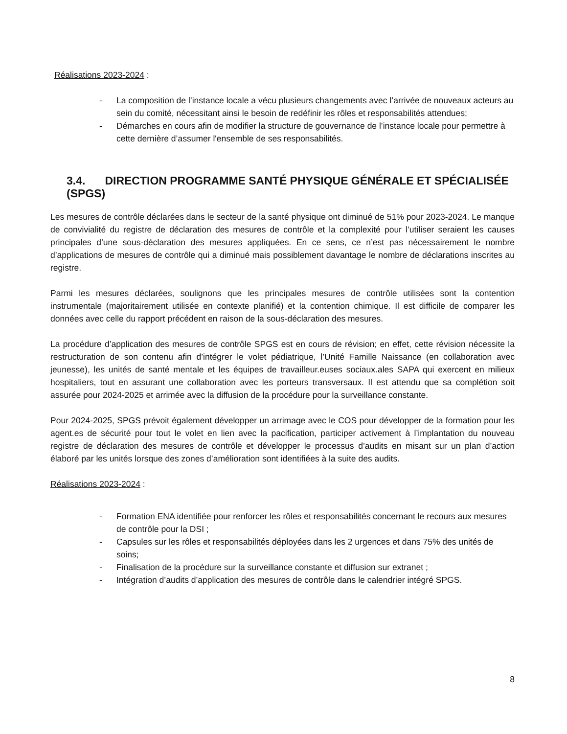Réalisations 2023-2024 :
- La composition de l’instance locale a vécu plusieurs changements avec l’arrivée de nouveaux acteurs au sein du comité, nécessitant ainsi le besoin de redéfinir les rôles et responsabilités attendues;
- Démarches en cours afin de modifier la structure de gouvernance de l’instance locale pour permettre à cette dernière d’assumer l'ensemble de ses responsabilités.
3.4. DIRECTION PROGRAMME SANTÉ PHYSIQUE GÉNÉRALE ET SPÉCIALISÉE (SPGS)
Les mesures de contrôle déclarées dans le secteur de la santé physique ont diminué de 51% pour 2023-2024. Le manque de convivialité du registre de déclaration des mesures de contrôle et la complexité pour l’utiliser seraient les causes principales d’une sous-déclaration des mesures appliquées. En ce sens, ce n’est pas nécessairement le nombre d’applications de mesures de contrôle qui a diminué mais possiblement davantage le nombre de déclarations inscrites au registre.
Parmi les mesures déclarées, soulignons que les principales mesures de contrôle utilisées sont la contention instrumentale (majoritairement utilisée en contexte planifié) et la contention chimique. Il est difficile de comparer les données avec celle du rapport précédent en raison de la sous-déclaration des mesures.
La procédure d’application des mesures de contrôle SPGS est en cours de révision; en effet, cette révision nécessite la restructuration de son contenu afin d’intégrer le volet pédiatrique, l’Unité Famille Naissance (en collaboration avec jeunesse), les unités de santé mentale et les équipes de travailleur.euses sociaux.ales SAPA qui exercent en milieux hospitaliers, tout en assurant une collaboration avec les porteurs transversaux. Il est attendu que sa complétion soit assurée pour 2024-2025 et arrimée avec la diffusion de la procédure pour la surveillance constante.
Pour 2024-2025, SPGS prévoit également développer un arrimage avec le COS pour développer de la formation pour les agent.es de sécurité pour tout le volet en lien avec la pacification, participer activement à l’implantation du nouveau registre de déclaration des mesures de contrôle et développer le processus d’audits en misant sur un plan d’action élaboré par les unités lorsque des zones d’amélioration sont identifiées à la suite des audits.
Réalisations 2023-2024 :
- Formation ENA identifiée pour renforcer les rôles et responsabilités concernant le recours aux mesures de contrôle pour la DSI ;
- Capsules sur les rôles et responsabilités déployées dans les 2 urgences et dans 75% des unités de soins;
- Finalisation de la procédure sur la surveillance constante et diffusion sur extranet ;
- Intégration d’audits d’application des mesures de contrôle dans le calendrier intégré SPGS.
8